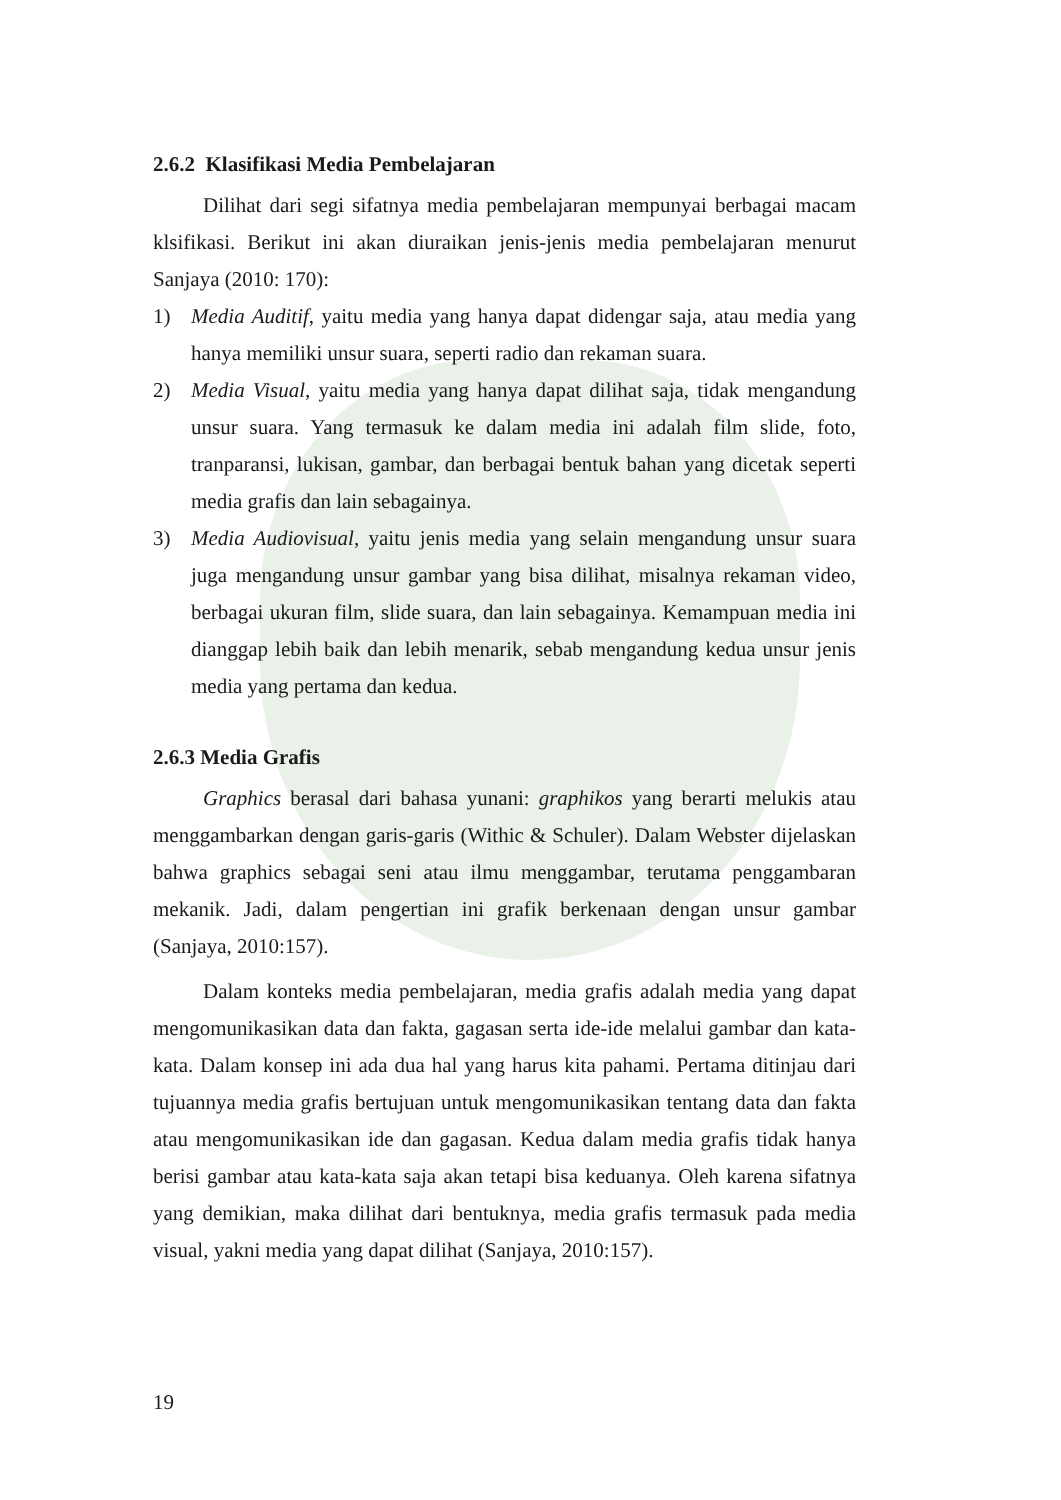2.6.2 Klasifikasi Media Pembelajaran
Dilihat dari segi sifatnya media pembelajaran mempunyai berbagai macam klsifikasi. Berikut ini akan diuraikan jenis-jenis media pembelajaran menurut Sanjaya (2010: 170):
1) Media Auditif, yaitu media yang hanya dapat didengar saja, atau media yang hanya memiliki unsur suara, seperti radio dan rekaman suara.
2) Media Visual, yaitu media yang hanya dapat dilihat saja, tidak mengandung unsur suara. Yang termasuk ke dalam media ini adalah film slide, foto, tranparansi, lukisan, gambar, dan berbagai bentuk bahan yang dicetak seperti media grafis dan lain sebagainya.
3) Media Audiovisual, yaitu jenis media yang selain mengandung unsur suara juga mengandung unsur gambar yang bisa dilihat, misalnya rekaman video, berbagai ukuran film, slide suara, dan lain sebagainya. Kemampuan media ini dianggap lebih baik dan lebih menarik, sebab mengandung kedua unsur jenis media yang pertama dan kedua.
2.6.3 Media Grafis
Graphics berasal dari bahasa yunani: graphikos yang berarti melukis atau menggambarkan dengan garis-garis (Withic & Schuler). Dalam Webster dijelaskan bahwa graphics sebagai seni atau ilmu menggambar, terutama penggambaran mekanik. Jadi, dalam pengertian ini grafik berkenaan dengan unsur gambar (Sanjaya, 2010:157).
Dalam konteks media pembelajaran, media grafis adalah media yang dapat mengomunikasikan data dan fakta, gagasan serta ide-ide melalui gambar dan kata-kata. Dalam konsep ini ada dua hal yang harus kita pahami. Pertama ditinjau dari tujuannya media grafis bertujuan untuk mengomunikasikan tentang data dan fakta atau mengomunikasikan ide dan gagasan. Kedua dalam media grafis tidak hanya berisi gambar atau kata-kata saja akan tetapi bisa keduanya. Oleh karena sifatnya yang demikian, maka dilihat dari bentuknya, media grafis termasuk pada media visual, yakni media yang dapat dilihat (Sanjaya, 2010:157).
19